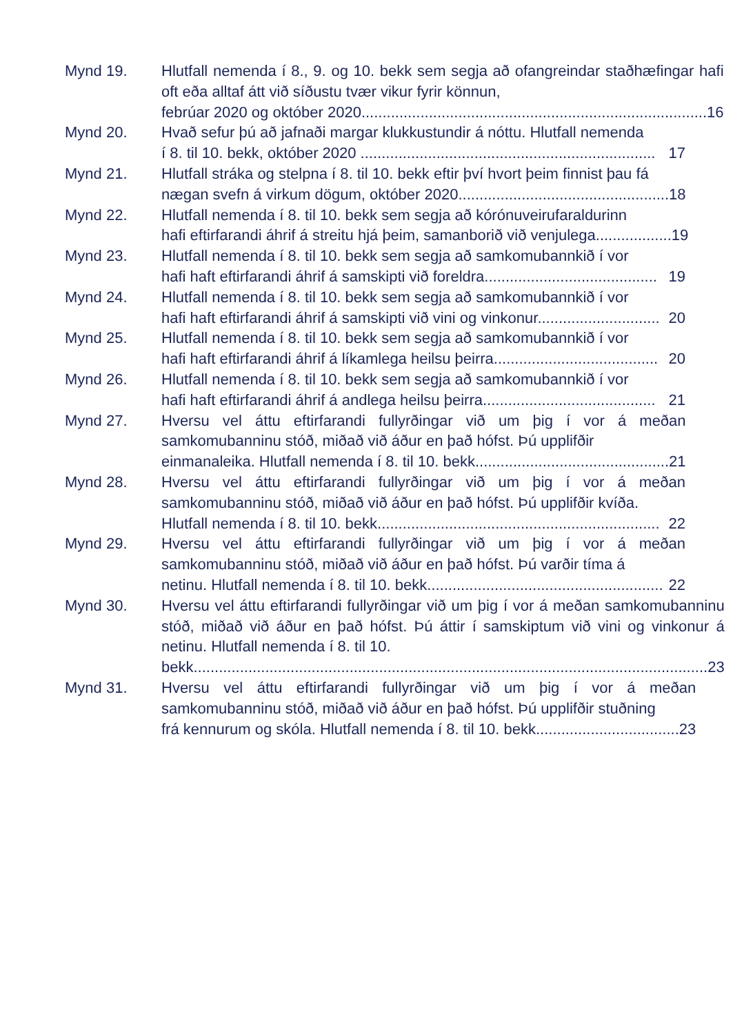Mynd 19. Hlutfall nemenda í 8., 9. og 10. bekk sem segja að ofangreindar staðhæfingar hafi oft eða alltaf átt við síðustu tvær vikur fyrir könnun,
febrúar 2020 og október 2020.................................................................................. 16
Mynd 20. Hvað sefur þú að jafnaði margar klukkustundir á nóttu. Hlutfall nemenda
í 8. til 10. bekk, október 2020 ...................................................................... 17
Mynd 21. Hlutfall stráka og stelpna í 8. til 10. bekk eftir því hvort þeim finnist þau fá
nægan svefn á virkum dögum, október 2020.................................................. 18
Mynd 22. Hlutfall nemenda í 8. til 10. bekk sem segja að kórónuveirufaraldurinn
hafi eftirfarandi áhrif á streitu hjá þeim, samanborið við venjulega.................. 19
Mynd 23. Hlutfall nemenda í 8. til 10. bekk sem segja að samkomubannkið í vor
hafi haft eftirfarandi áhrif á samskipti við foreldra......................................... 19
Mynd 24. Hlutfall nemenda í 8. til 10. bekk sem segja að samkomubannkið í vor
hafi haft eftirfarandi áhrif á samskipti við vini og vinkonur............................. 20
Mynd 25. Hlutfall nemenda í 8. til 10. bekk sem segja að samkomubannkið í vor
hafi haft eftirfarandi áhrif á líkamlega heilsu þeirra....................................... 20
Mynd 26. Hlutfall nemenda í 8. til 10. bekk sem segja að samkomubannkið í vor
hafi haft eftirfarandi áhrif á andlega heilsu þeirra......................................... 21
Mynd 27. Hversu vel áttu eftirfarandi fullyrðingar við um þig í vor á meðan samkomubanninu stóð, miðað við áður en það hófst. Þú upplifðir
einmanaleika. Hlutfall nemenda í 8. til 10. bekk.............................................. 21
Mynd 28. Hversu vel áttu eftirfarandi fullyrðingar við um þig í vor á meðan samkomubanninu stóð, miðað við áður en það hófst. Þú upplifðir kvíða.
Hlutfall nemenda í 8. til 10. bekk................................................................... 22
Mynd 29. Hversu vel áttu eftirfarandi fullyrðingar við um þig í vor á meðan samkomubanninu stóð, miðað við áður en það hófst. Þú varðir tíma á
netinu. Hlutfall nemenda í 8. til 10. bekk........................................................ 22
Mynd 30. Hversu vel áttu eftirfarandi fullyrðingar við um þig í vor á meðan samkomubanninu stóð, miðað við áður en það hófst. Þú áttir í samskiptum við vini og vinkonur á netinu. Hlutfall nemenda í 8. til 10.
bekk.......................................................................................................................... 23
Mynd 31. Hversu vel áttu eftirfarandi fullyrðingar við um þig í vor á meðan samkomubanninu stóð, miðað við áður en það hófst. Þú upplifðir stuðning
frá kennurum og skóla. Hlutfall nemenda í 8. til 10. bekk.................................. 23